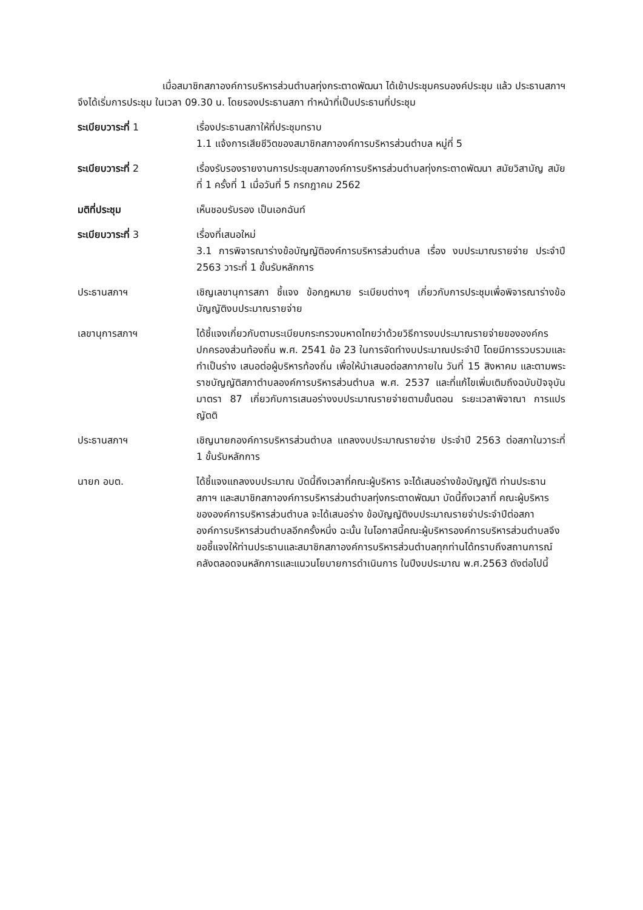เมื่อสมาชิกสภาองค์การบริหารส่วนตำบลทุ่งกระตาดพัฒนา ได้เข้าประชุมครบองค์ประชุม แล้ว ประธานสภาฯ จึงได้เริ่มการประชุม ในเวลา 09.30 น. โดยรองประธานสภา ทำหน้าที่เป็นประธานที่ประชุม
ระเบียบวาระที่ 1 เรื่องประธานสภาให้ที่ประชุมทราบ
1.1 แจ้งการเสียชีวิตของสมาชิกสภาองค์การบริหารส่วนตำบล หมู่ที่ 5
ระเบียบวาระที่ 2 เรื่องรับรองรายงานการประชุมสภาองค์การบริหารส่วนตำบลทุ่งกระตาดพัฒนา สมัยวิสามัญ สมัยที่ 1 ครั้งที่ 1 เมื่อวันที่ 5 กรกฎาคม 2562
มติที่ประชุม เห็นชอบรับรอง เป็นเอกฉันท์
ระเบียบวาระที่ 3 เรื่องที่เสนอใหม่
3.1 การพิจารณาร่างข้อบัญญัติองค์การบริหารส่วนตำบล เรื่อง งบประมาณรายจ่าย ประจำปี 2563 วาระที่ 1 ขั้นรับหลักการ
ประธานสภาฯ เชิญเลขานุการสภา ชี้แจง ข้อกฎหมาย ระเบียบต่างๆ เกี่ยวกับการประชุมเพื่อพิจารณาร่างข้อบัญญัติงบประมาณรายจ่าย
เลขานุการสภาฯ ได้ชี้แจงเกี่ยวกับตามระเบียบกระทรวงมหาดไทยว่าด้วยวิธีการงบประมาณรายจ่ายขององค์กรปกครองส่วนท้องถิ่น พ.ศ. 2541 ข้อ 23 ในการจัดทำงบประมาณประจำปี โดยมีการรวบรวมและทำเป็นร่าง เสนอต่อผู้บริหารท้องถิ่น เพื่อให้นำเสนอต่อสภาภายใน วันที่ 15 สิงหาคม และตามพระราชบัญญัติสภาตำบลองค์การบริหารส่วนตำบล พ.ศ. 2537 และที่แก้ไขเพิ่มเติมถึงฉบับปัจจุบัน มาตรา 87 เกี่ยวกับการเสนอร่างงบประมาณรายจ่ายตามขั้นตอน ระยะเวลาพิจาณา การแปรญัตติ
ประธานสภาฯ เชิญนายกองค์การบริหารส่วนตำบล แถลงงบประมาณรายจ่าย ประจำปี 2563 ต่อสภาในวาระที่ 1 ขั้นรับหลักการ
นายก อบต. ได้ชี้แจงแถลงงบประมาณ บัดนี้ถึงเวลาที่คณะผู้บริหาร จะได้เสนอร่างข้อบัญญัติ ท่านประธานสภาฯ และสมาชิกสภาองค์การบริหารส่วนตำบลทุ่งกระตาดพัฒนา บัดนี้ถึงเวลาที่ คณะผู้บริหารขององค์การบริหารส่วนตำบล จะได้เสนอร่าง ข้อบัญญัติงบประมาณรายจ่าประจำปีต่อสภาองค์การบริหารส่วนตำบลอีกครั้งหนึ่ง ฉะนั้น ในโอกาสนี้คณะผู้บริหารองค์การบริหารส่วนตำบลจึงขอชี้แจงให้ท่านประธานและสมาชิกสภาองค์การบริหารส่วนตำบลทุกท่านได้ทราบถึงสถานการณ์คลังตลอดจนหลักการและแนวนโยบายการดำเนินการ ในปีงบประมาณ พ.ศ.2563 ดังต่อไปนี้